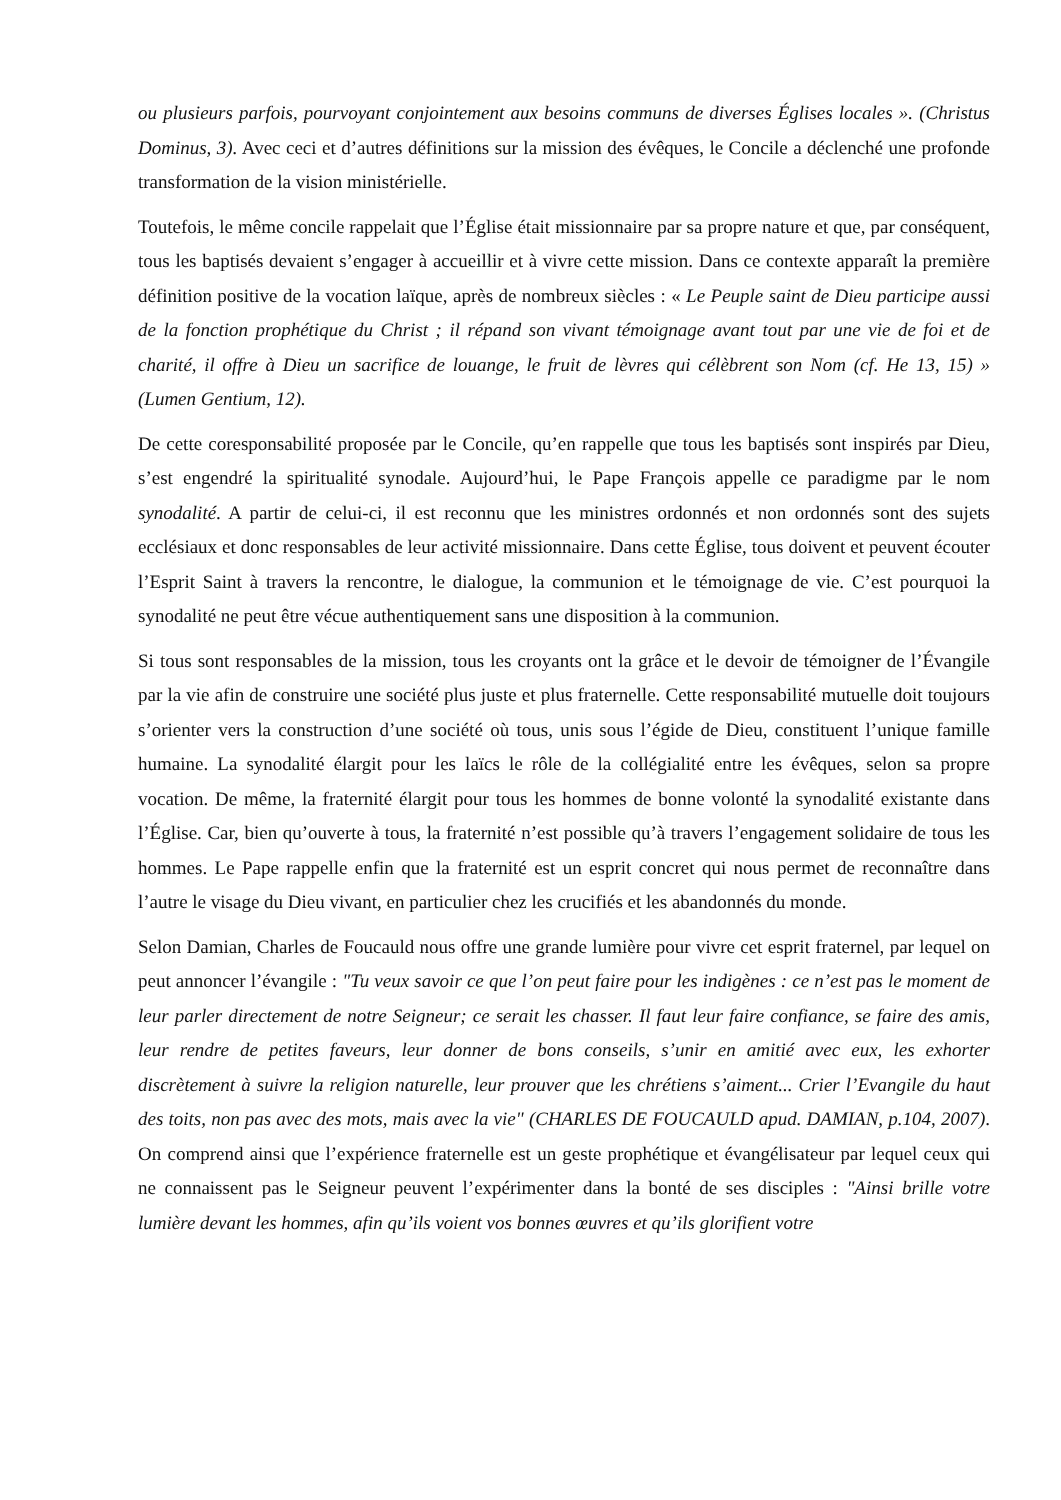ou plusieurs parfois, pourvoyant conjointement aux besoins communs de diverses Églises locales ». (Christus Dominus, 3). Avec ceci et d’autres définitions sur la mission des évêques, le Concile a déclenché une profonde transformation de la vision ministérielle.
Toutefois, le même concile rappelait que l’Église était missionnaire par sa propre nature et que, par conséquent, tous les baptisés devaient s’engager à accueillir et à vivre cette mission. Dans ce contexte apparaît la première définition positive de la vocation laïque, après de nombreux siècles : « Le Peuple saint de Dieu participe aussi de la fonction prophétique du Christ ; il répand son vivant témoignage avant tout par une vie de foi et de charité, il offre à Dieu un sacrifice de louange, le fruit de lèvres qui célèbrent son Nom (cf. He 13, 15) » (Lumen Gentium, 12).
De cette coresponsabilité proposée par le Concile, qu’en rappelle que tous les baptisés sont inspirés par Dieu, s’est engendré la spiritualité synodale. Aujourd’hui, le Pape François appelle ce paradigme par le nom synodalité. A partir de celui-ci, il est reconnu que les ministres ordonnés et non ordonnés sont des sujets ecclésiaux et donc responsables de leur activité missionnaire. Dans cette Église, tous doivent et peuvent écouter l’Esprit Saint à travers la rencontre, le dialogue, la communion et le témoignage de vie. C’est pourquoi la synodalité ne peut être vécue authentiquement sans une disposition à la communion.
Si tous sont responsables de la mission, tous les croyants ont la grâce et le devoir de témoigner de l’Évangile par la vie afin de construire une société plus juste et plus fraternelle. Cette responsabilité mutuelle doit toujours s’orienter vers la construction d’une société où tous, unis sous l’égide de Dieu, constituent l’unique famille humaine. La synodalité élargit pour les laïcs le rôle de la collégialité entre les évêques, selon sa propre vocation. De même, la fraternité élargit pour tous les hommes de bonne volonté la synodalité existante dans l’Église. Car, bien qu’ouverte à tous, la fraternité n’est possible qu’à travers l’engagement solidaire de tous les hommes. Le Pape rappelle enfin que la fraternité est un esprit concret qui nous permet de reconnaître dans l’autre le visage du Dieu vivant, en particulier chez les crucifiés et les abandonnés du monde.
Selon Damian, Charles de Foucauld nous offre une grande lumière pour vivre cet esprit fraternel, par lequel on peut annoncer l’évangile : "Tu veux savoir ce que l’on peut faire pour les indigènes : ce n’est pas le moment de leur parler directement de notre Seigneur; ce serait les chasser. Il faut leur faire confiance, se faire des amis, leur rendre de petites faveurs, leur donner de bons conseils, s’unir en amitié avec eux, les exhorter discrètement à suivre la religion naturelle, leur prouver que les chrétiens s’aiment... Crier l’Evangile du haut des toits, non pas avec des mots, mais avec la vie" (CHARLES DE FOUCAULD apud. DAMIAN, p.104, 2007). On comprend ainsi que l’expérience fraternelle est un geste prophétique et évangélisateur par lequel ceux qui ne connaissent pas le Seigneur peuvent l’expérimenter dans la bonté de ses disciples : "Ainsi brille votre lumière devant les hommes, afin qu’ils voient vos bonnes œuvres et qu’ils glorifient votre